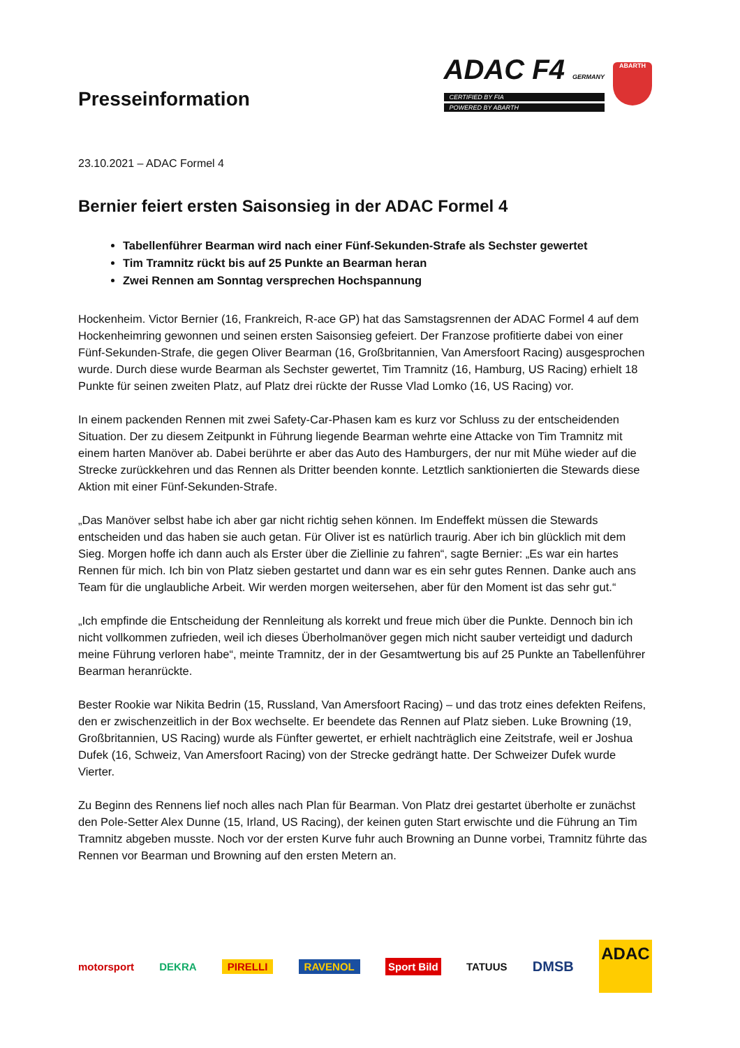Presseinformation
ADAC F4 GERMANY
CERTIFIED BY FIA
POWERED BY ABARTH
ABARTH
23.10.2021 – ADAC Formel 4
Bernier feiert ersten Saisonsieg in der ADAC Formel 4
Tabellenführer Bearman wird nach einer Fünf-Sekunden-Strafe als Sechster gewertet
Tim Tramnitz rückt bis auf 25 Punkte an Bearman heran
Zwei Rennen am Sonntag versprechen Hochspannung
Hockenheim. Victor Bernier (16, Frankreich, R-ace GP) hat das Samstagsrennen der ADAC Formel 4 auf dem Hockenheimring gewonnen und seinen ersten Saisonsieg gefeiert. Der Franzose profitierte dabei von einer Fünf-Sekunden-Strafe, die gegen Oliver Bearman (16, Großbritannien, Van Amersfoort Racing) ausgesprochen wurde. Durch diese wurde Bearman als Sechster gewertet, Tim Tramnitz (16, Hamburg, US Racing) erhielt 18 Punkte für seinen zweiten Platz, auf Platz drei rückte der Russe Vlad Lomko (16, US Racing) vor.
In einem packenden Rennen mit zwei Safety-Car-Phasen kam es kurz vor Schluss zu der entscheidenden Situation. Der zu diesem Zeitpunkt in Führung liegende Bearman wehrte eine Attacke von Tim Tramnitz mit einem harten Manöver ab. Dabei berührte er aber das Auto des Hamburgers, der nur mit Mühe wieder auf die Strecke zurückkehren und das Rennen als Dritter beenden konnte. Letztlich sanktionierten die Stewards diese Aktion mit einer Fünf-Sekunden-Strafe.
„Das Manöver selbst habe ich aber gar nicht richtig sehen können. Im Endeffekt müssen die Stewards entscheiden und das haben sie auch getan. Für Oliver ist es natürlich traurig. Aber ich bin glücklich mit dem Sieg. Morgen hoffe ich dann auch als Erster über die Ziellinie zu fahren“, sagte Bernier: „Es war ein hartes Rennen für mich. Ich bin von Platz sieben gestartet und dann war es ein sehr gutes Rennen. Danke auch ans Team für die unglaubliche Arbeit. Wir werden morgen weitersehen, aber für den Moment ist das sehr gut.“
„Ich empfinde die Entscheidung der Rennleitung als korrekt und freue mich über die Punkte. Dennoch bin ich nicht vollkommen zufrieden, weil ich dieses Überholmanöver gegen mich nicht sauber verteidigt und dadurch meine Führung verloren habe“, meinte Tramnitz, der in der Gesamtwertung bis auf 25 Punkte an Tabellenführer Bearman heranrückte.
Bester Rookie war Nikita Bedrin (15, Russland, Van Amersfoort Racing) – und das trotz eines defekten Reifens, den er zwischenzeitlich in der Box wechselte. Er beendete das Rennen auf Platz sieben. Luke Browning (19, Großbritannien, US Racing) wurde als Fünfter gewertet, er erhielt nachträglich eine Zeitstrafe, weil er Joshua Dufek (16, Schweiz, Van Amersfoort Racing) von der Strecke gedrängt hatte. Der Schweizer Dufek wurde Vierter.
Zu Beginn des Rennens lief noch alles nach Plan für Bearman. Von Platz drei gestartet überholte er zunächst den Pole-Setter Alex Dunne (15, Irland, US Racing), der keinen guten Start erwischte und die Führung an Tim Tramnitz abgeben musste. Noch vor der ersten Kurve fuhr auch Browning an Dunne vorbei, Tramnitz führte das Rennen vor Bearman und Browning auf den ersten Metern an.
motorsport DEKRA PIRELLI RAVENOL Sport Bild TATUUS DMSB
ADAC